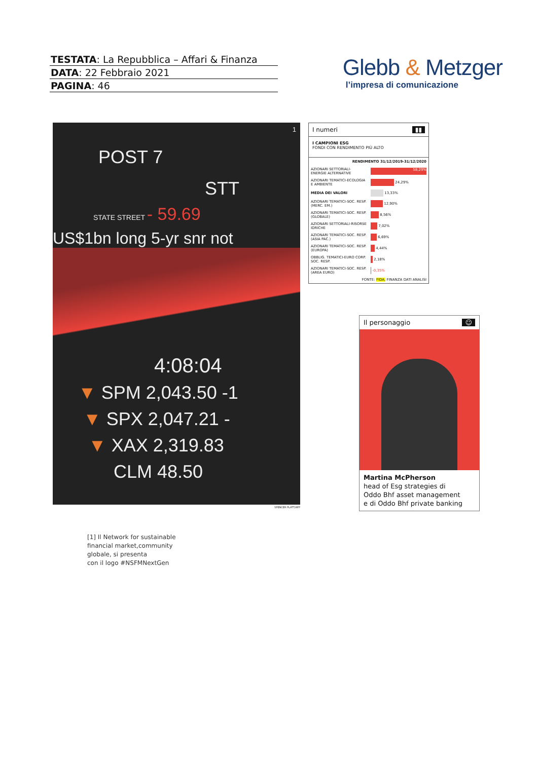TESTATA: La Repubblica – Affari & Finanza
DATA: 22 Febbraio 2021
PAGINA: 46
Glebb & Metzger
l’impresa di comunicazione
1
POST 7
STT
STATE STREET - 59.69
US$1bn long 5-yr snr not
4:08:04
▼ SPM 2,043.50 -1
▼ SPX 2,047.21 -
▼ XAX 2,319.83
CLM 48.50
SPENCER PLATT/AFP
[1] Il Network for sustainable
financial market,community
globale, si presenta
con il logo #NSFMNextGen
I numeri ▮▮
I CAMPIONI ESG
FONDI CON RENDIMENTO PIÙ ALTO
| RENDIMENTO 31/12/2019-31/12/2020 | |
| --- | --- |
| AZIONARI SETTORIALI-ENERGIE ALTERNATIVE | 58,29% |
| AZIONARI TEMATICI-ECOLOGIA E AMBIENTE | 24,29% |
| MEDIA DEI VALORI | 13,33% |
| AZIONARI TEMATICI-SOC. RESP. (MERC. EM.) | 12,90% |
| AZIONARI TEMATICI-SOC. RESP. (GLOBALE) | 8,56% |
| AZIONARI SETTORIALI-RISORSE IDRICHE | 7,02% |
| AZIONARI TEMATICI-SOC. RESP. (ASIA PAC.) | 6,69% |
| AZIONARI TEMATICI-SOC. RESP. (EUROPA) | 4,44% |
| OBBLIG. TEMATICI-EURO CORP. SOC. RESP. | 2,18% |
| AZIONARI TEMATICI-SOC. RESP. (AREA EURO) | -0,35% |
| FONTE: FIDA, FINANZA DATI ANALISI | |
Il personaggio ☺
Martina McPherson
head of Esg strategies di
Oddo Bhf asset management
e di Oddo Bhf private banking